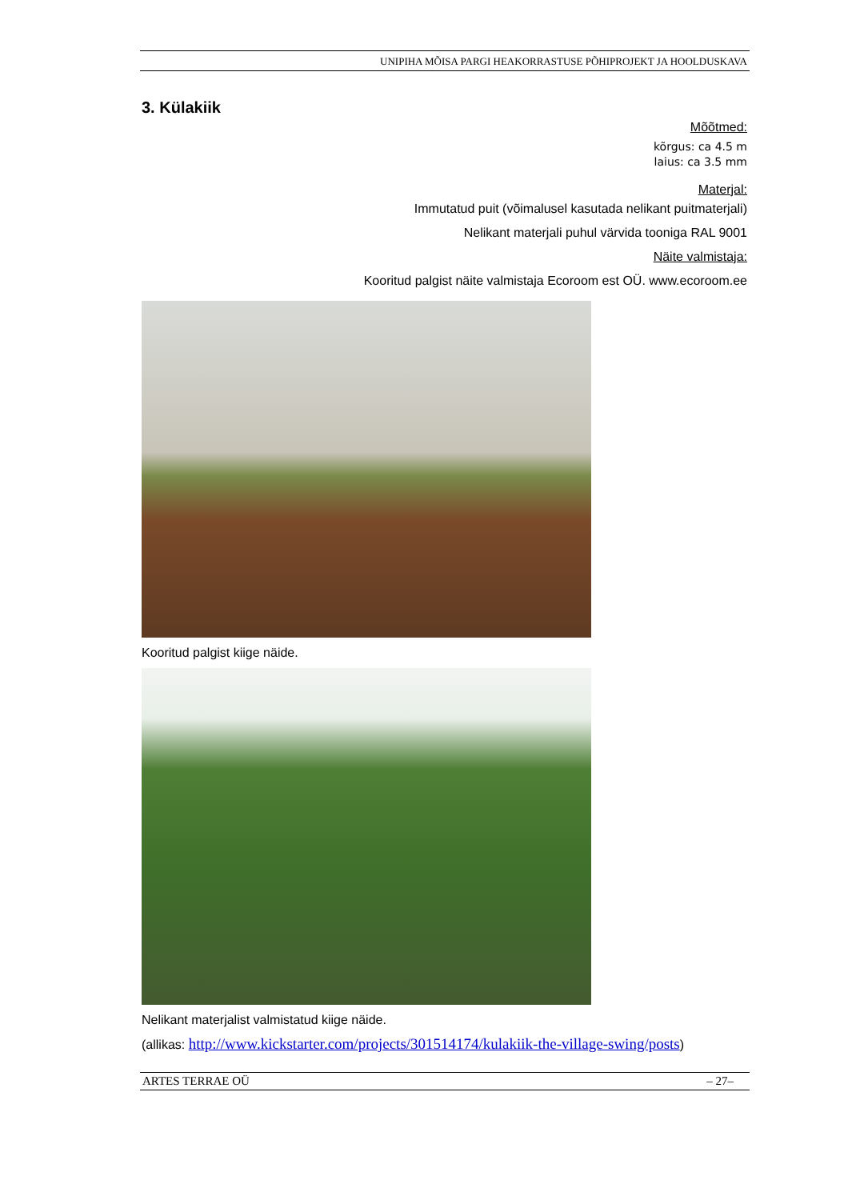UNIPIHA MÕISA PARGI HEAKORRASTUSE PÕHIPROJEKT JA HOOLDUSKAVA
3. Külakiik
Mõõtmed:
kõrgus: ca 4.5 m
laius: ca 3.5 mm
Materjal:
Immutatud puit (võimalusel kasutada nelikant puitmaterjali)
Nelikant materjali puhul värvida tooniga RAL 9001
Näite valmistaja:
Kooritud palgist näite valmistaja Ecoroom est OÜ. www.ecoroom.ee
Kooritud palgist kiige näide.
Nelikant materjalist valmistatud kiige näide.
(allikas: http://www.kickstarter.com/projects/301514174/kulakiik-the-village-swing/posts)
ARTES TERRAE OÜ – 27–